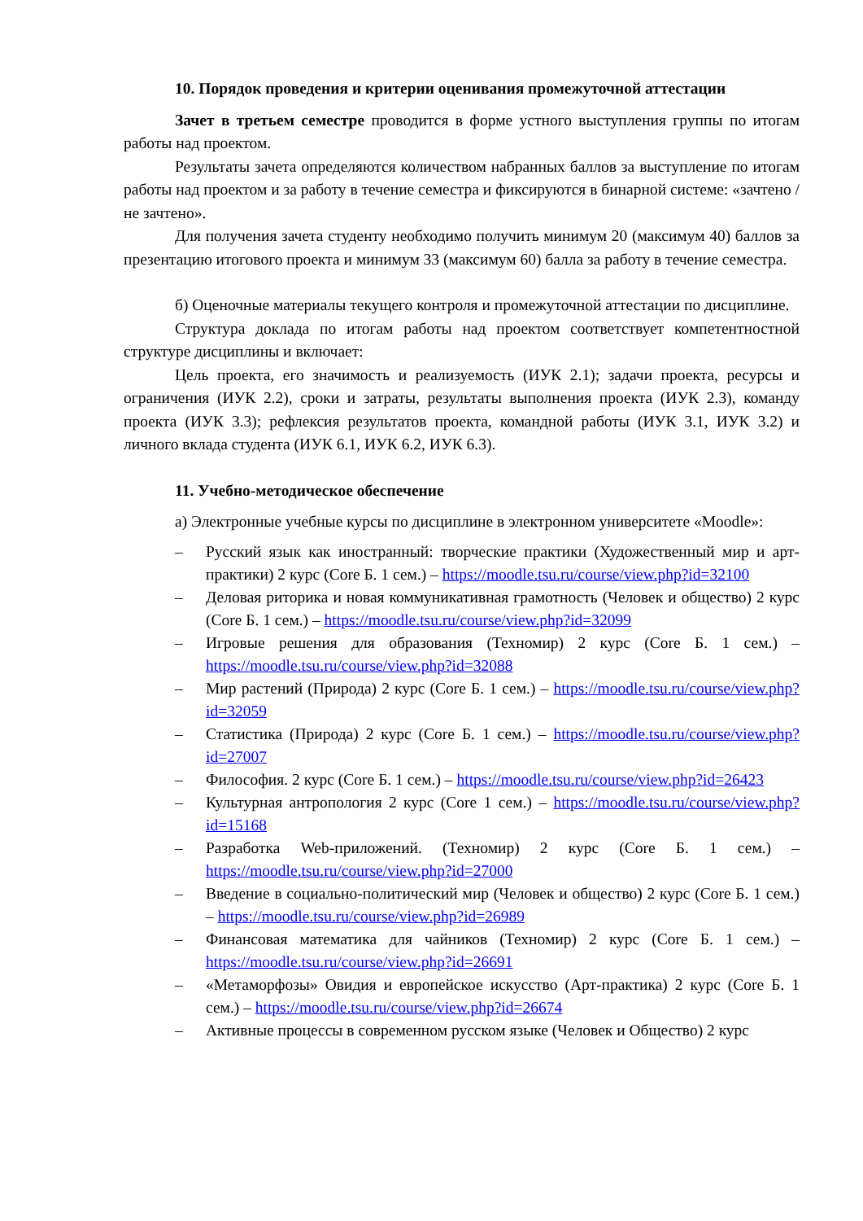10. Порядок проведения и критерии оценивания промежуточной аттестации
Зачет в третьем семестре проводится в форме устного выступления группы по итогам работы над проектом.
Результаты зачета определяются количеством набранных баллов за выступление по итогам работы над проектом и за работу в течение семестра и фиксируются в бинарной системе: «зачтено / не зачтено».
Для получения зачета студенту необходимо получить минимум 20 (максимум 40) баллов за презентацию итогового проекта и минимум 33 (максимум 60) балла за работу в течение семестра.
б) Оценочные материалы текущего контроля и промежуточной аттестации по дисциплине.
Структура доклада по итогам работы над проектом соответствует компетентностной структуре дисциплины и включает:
Цель проекта, его значимость и реализуемость (ИУК 2.1); задачи проекта, ресурсы и ограничения (ИУК 2.2), сроки и затраты, результаты выполнения проекта (ИУК 2.3), команду проекта (ИУК 3.3); рефлексия результатов проекта, командной работы (ИУК 3.1, ИУК 3.2) и личного вклада студента (ИУК 6.1, ИУК 6.2, ИУК 6.3).
11. Учебно-методическое обеспечение
а) Электронные учебные курсы по дисциплине в электронном университете «Moodle»:
– Русский язык как иностранный: творческие практики (Художественный мир и арт-практики) 2 курс (Core Б. 1 сем.) – https://moodle.tsu.ru/course/view.php?id=32100
– Деловая риторика и новая коммуникативная грамотность (Человек и общество) 2 курс (Core Б. 1 сем.) – https://moodle.tsu.ru/course/view.php?id=32099
– Игровые решения для образования (Техномир) 2 курс (Core Б. 1 сем.) – https://moodle.tsu.ru/course/view.php?id=32088
– Мир растений (Природа) 2 курс (Core Б. 1 сем.) – https://moodle.tsu.ru/course/view.php?id=32059
– Статистика (Природа) 2 курс (Core Б. 1 сем.) – https://moodle.tsu.ru/course/view.php?id=27007
– Философия. 2 курс (Core Б. 1 сем.) – https://moodle.tsu.ru/course/view.php?id=26423
– Культурная антропология 2 курс (Core 1 сем.) – https://moodle.tsu.ru/course/view.php?id=15168
– Разработка Web-приложений. (Техномир) 2 курс (Core Б. 1 сем.) – https://moodle.tsu.ru/course/view.php?id=27000
– Введение в социально-политический мир (Человек и общество) 2 курс (Core Б. 1 сем.) – https://moodle.tsu.ru/course/view.php?id=26989
– Финансовая математика для чайников (Техномир) 2 курс (Core Б. 1 сем.) – https://moodle.tsu.ru/course/view.php?id=26691
– «Метаморфозы» Овидия и европейское искусство (Арт-практика) 2 курс (Core Б. 1 сем.) – https://moodle.tsu.ru/course/view.php?id=26674
– Активные процессы в современном русском языке (Человек и Общество) 2 курс